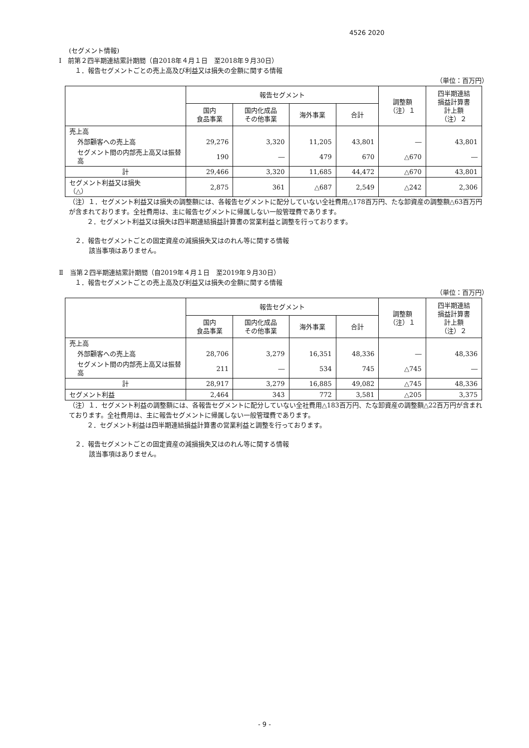4526 2020
(セグメント情報)
Ⅰ　前第２四半期連結累計期間（自2018年４月１日　至2018年９月30日）
１．報告セグメントごとの売上高及び利益又は損失の金額に関する情報
（単位：百万円）
| | 報告セグメント | | | | 調整額 （注）１ | 四半期連結 損益計算書 計上額 （注）２ |
| --- | --- | --- | --- | --- | --- | --- |
| | 国内 食品事業 | 国内化成品 その他事業 | 海外事業 | 合計 | | |
| 売上高 | | | | | | |
| 外部顧客への売上高 | 29,276 | 3,320 | 11,205 | 43,801 | ― | 43,801 |
| セグメント間の内部売上高又は振替高 | 190 | ― | 479 | 670 | △670 | ― |
| 計 | 29,466 | 3,320 | 11,685 | 44,472 | △670 | 43,801 |
| セグメント利益又は損失 （△） | 2,875 | 361 | △687 | 2,549 | △242 | 2,306 |
（注）１．セグメント利益又は損失の調整額には、各報告セグメントに配分していない全社費用△178百万円、たな卸資産の調整額△63百万円が含まれております。全社費用は、主に報告セグメントに帰属しない一般管理費であります。
２．セグメント利益又は損失は四半期連結損益計算書の営業利益と調整を行っております。
２．報告セグメントごとの固定資産の減損損失又はのれん等に関する情報
該当事項はありません。
Ⅱ　当第２四半期連結累計期間（自2019年４月１日　至2019年９月30日）
１．報告セグメントごとの売上高及び利益又は損失の金額に関する情報
（単位：百万円）
| | 報告セグメント | | | | 調整額 （注）１ | 四半期連結 損益計算書 計上額 （注）２ |
| --- | --- | --- | --- | --- | --- | --- |
| | 国内 食品事業 | 国内化成品 その他事業 | 海外事業 | 合計 | | |
| 売上高 | | | | | | |
| 外部顧客への売上高 | 28,706 | 3,279 | 16,351 | 48,336 | ― | 48,336 |
| セグメント間の内部売上高又は振替高 | 211 | ― | 534 | 745 | △745 | ― |
| 計 | 28,917 | 3,279 | 16,885 | 49,082 | △745 | 48,336 |
| セグメント利益 | 2,464 | 343 | 772 | 3,581 | △205 | 3,375 |
（注）１．セグメント利益の調整額には、各報告セグメントに配分していない全社費用△183百万円、たな卸資産の調整額△22百万円が含まれております。全社費用は、主に報告セグメントに帰属しない一般管理費であります。
２．セグメント利益は四半期連結損益計算書の営業利益と調整を行っております。
２．報告セグメントごとの固定資産の減損損失又はのれん等に関する情報
該当事項はありません。
- 9 -